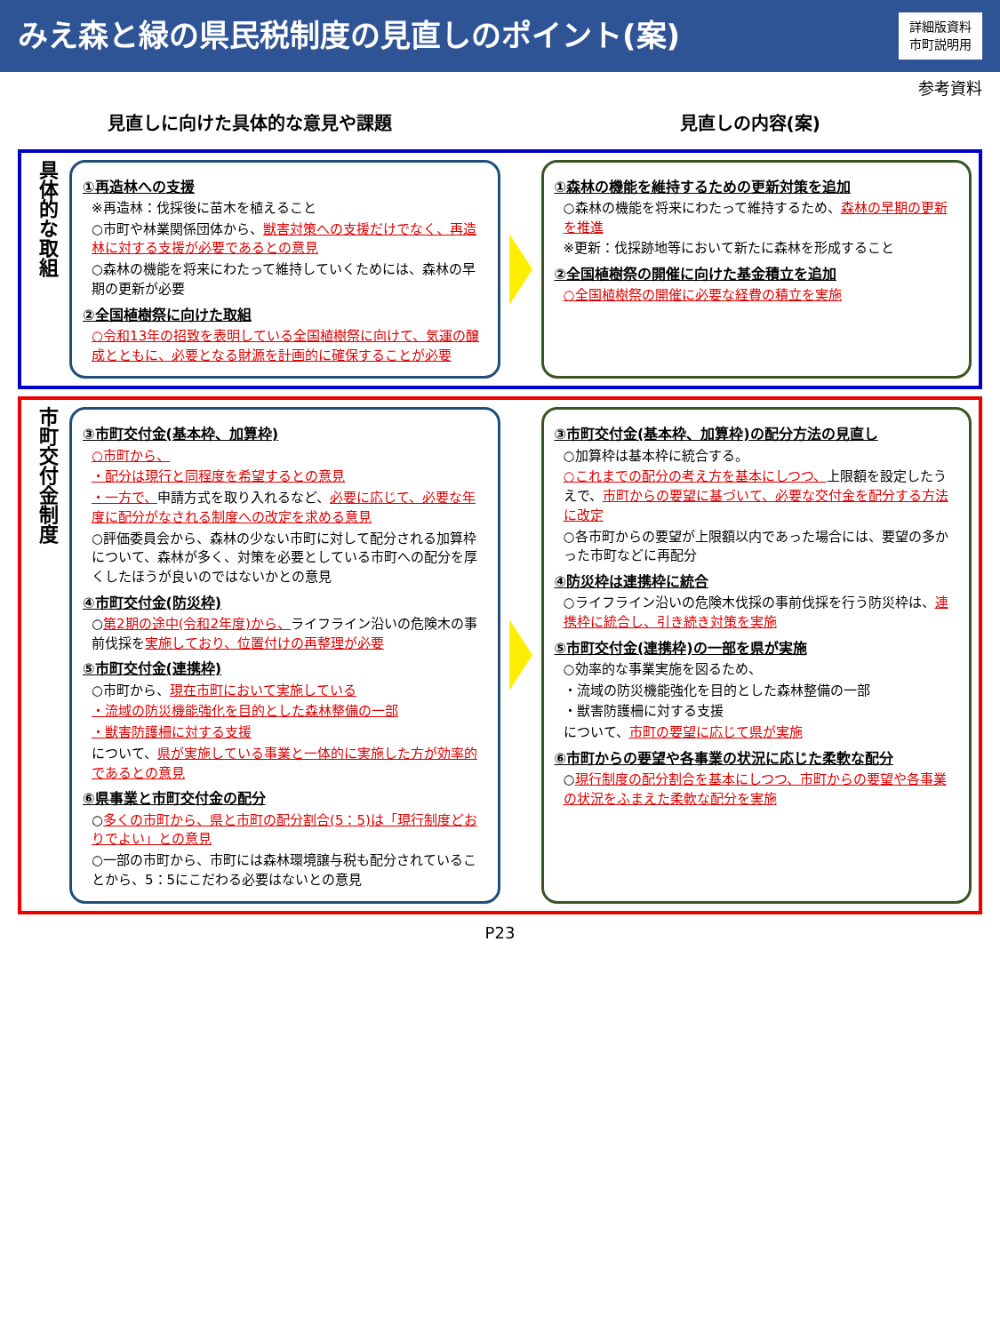みえ森と緑の県民税制度の見直しのポイント(案)
詳細版資料
市町説明用
参考資料
見直しに向けた具体的な意見や課題 見直しの内容(案)
具体的な取組
①再造林への支援
※再造林：伐採後に苗木を植えること
○市町や林業関係団体から、獣害対策への支援だけでなく、再造林に対する支援が必要であるとの意見
○森林の機能を将来にわたって維持していくためには、森林の早期の更新が必要
②全国植樹祭に向けた取組
○令和13年の招致を表明している全国植樹祭に向けて、気運の醸成とともに、必要となる財源を計画的に確保することが必要
①森林の機能を維持するための更新対策を追加
○森林の機能を将来にわたって維持するため、森林の早期の更新を推進
※更新：伐採跡地等において新たに森林を形成すること
②全国植樹祭の開催に向けた基金積立を追加
○全国植樹祭の開催に必要な経費の積立を実施
市町交付金制度
③市町交付金(基本枠、加算枠)
○市町から、
・配分は現行と同程度を希望するとの意見
・一方で、申請方式を取り入れるなど、必要に応じて、必要な年度に配分がなされる制度への改定を求める意見
○評価委員会から、森林の少ない市町に対して配分される加算枠について、森林が多く、対策を必要としている市町への配分を厚くしたほうが良いのではないかとの意見
④市町交付金(防災枠)
○第2期の途中(令和2年度)から、ライフライン沿いの危険木の事前伐採を実施しており、位置付けの再整理が必要
⑤市町交付金(連携枠)
○市町から、現在市町において実施している
・流域の防災機能強化を目的とした森林整備の一部
・獣害防護柵に対する支援
について、県が実施している事業と一体的に実施した方が効率的であるとの意見
⑥県事業と市町交付金の配分
○多くの市町から、県と市町の配分割合(5：5)は「現行制度どおりでよい」との意見
○一部の市町から、市町には森林環境譲与税も配分されていることから、5：5にこだわる必要はないとの意見
③市町交付金(基本枠、加算枠)の配分方法の見直し
○加算枠は基本枠に統合する。
○これまでの配分の考え方を基本にしつつ、上限額を設定したうえで、市町からの要望に基づいて、必要な交付金を配分する方法に改定
○各市町からの要望が上限額以内であった場合には、要望の多かった市町などに再配分
④防災枠は連携枠に統合
○ライフライン沿いの危険木伐採の事前伐採を行う防災枠は、連携枠に統合し、引き続き対策を実施
⑤市町交付金(連携枠)の一部を県が実施
○効率的な事業実施を図るため、
・流域の防災機能強化を目的とした森林整備の一部
・獣害防護柵に対する支援
について、市町の要望に応じて県が実施
⑥市町からの要望や各事業の状況に応じた柔軟な配分
○現行制度の配分割合を基本にしつつ、市町からの要望や各事業の状況をふまえた柔軟な配分を実施
P23